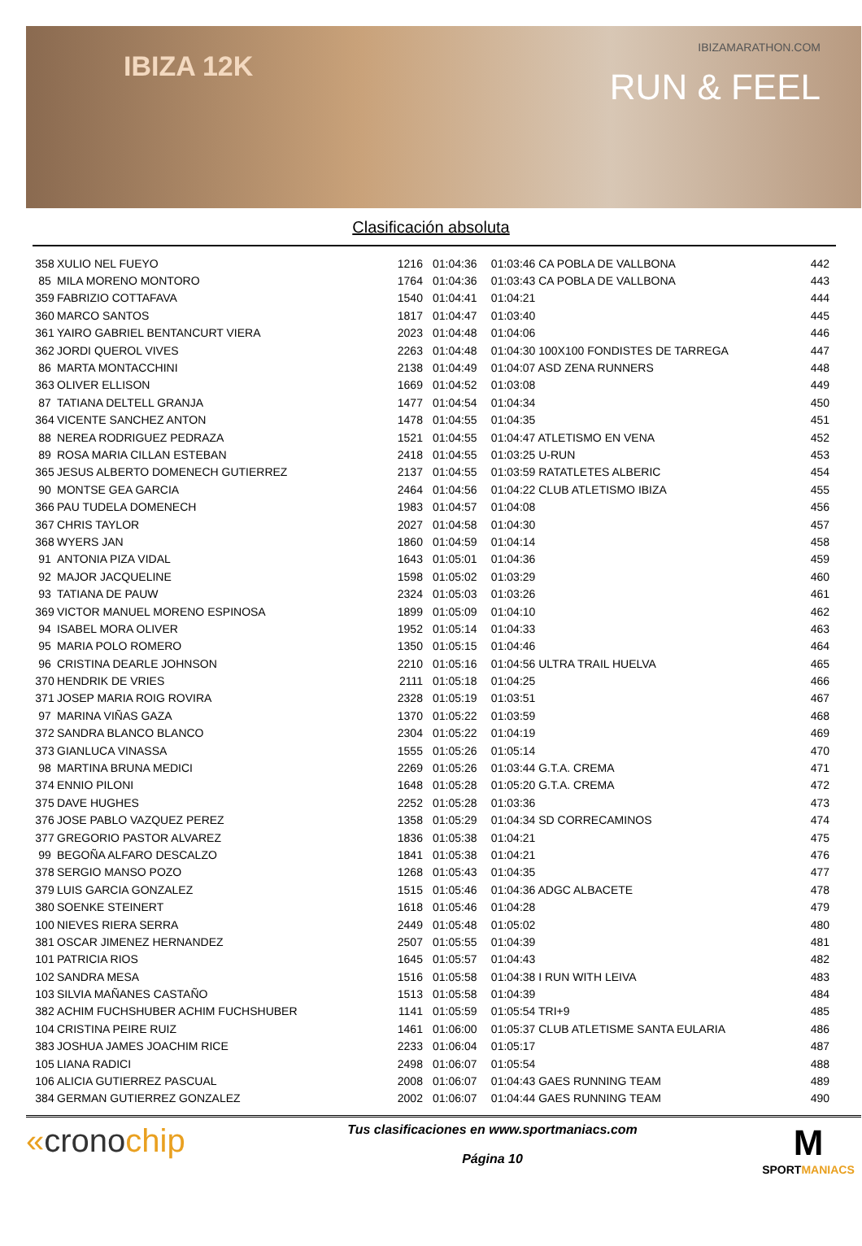IBIZA 12K
IBIZAMARATHON.COM
RUN & FEEL
Clasificación absoluta
| 358 | XULIO NEL FUEYO | 1216 | 01:04:36 | 01:03:46 CA POBLA DE VALLBONA | 442 |
| 85 | MILA MORENO MONTORO | 1764 | 01:04:36 | 01:03:43 CA POBLA DE VALLBONA | 443 |
| 359 | FABRIZIO COTTAFAVA | 1540 | 01:04:41 | 01:04:21 | 444 |
| 360 | MARCO SANTOS | 1817 | 01:04:47 | 01:03:40 | 445 |
| 361 | YAIRO GABRIEL BENTANCURT VIERA | 2023 | 01:04:48 | 01:04:06 | 446 |
| 362 | JORDI QUEROL VIVES | 2263 | 01:04:48 | 01:04:30 100X100 FONDISTES DE TARREGA | 447 |
| 86 | MARTA MONTACCHINI | 2138 | 01:04:49 | 01:04:07 ASD ZENA RUNNERS | 448 |
| 363 | OLIVER ELLISON | 1669 | 01:04:52 | 01:03:08 | 449 |
| 87 | TATIANA DELTELL GRANJA | 1477 | 01:04:54 | 01:04:34 | 450 |
| 364 | VICENTE SANCHEZ ANTON | 1478 | 01:04:55 | 01:04:35 | 451 |
| 88 | NEREA RODRIGUEZ PEDRAZA | 1521 | 01:04:55 | 01:04:47 ATLETISMO EN VENA | 452 |
| 89 | ROSA MARIA CILLAN ESTEBAN | 2418 | 01:04:55 | 01:03:25 U-RUN | 453 |
| 365 | JESUS ALBERTO DOMENECH GUTIERREZ | 2137 | 01:04:55 | 01:03:59 RATATLETES ALBERIC | 454 |
| 90 | MONTSE GEA GARCIA | 2464 | 01:04:56 | 01:04:22 CLUB ATLETISMO IBIZA | 455 |
| 366 | PAU TUDELA DOMENECH | 1983 | 01:04:57 | 01:04:08 | 456 |
| 367 | CHRIS TAYLOR | 2027 | 01:04:58 | 01:04:30 | 457 |
| 368 | WYERS JAN | 1860 | 01:04:59 | 01:04:14 | 458 |
| 91 | ANTONIA PIZA VIDAL | 1643 | 01:05:01 | 01:04:36 | 459 |
| 92 | MAJOR JACQUELINE | 1598 | 01:05:02 | 01:03:29 | 460 |
| 93 | TATIANA DE PAUW | 2324 | 01:05:03 | 01:03:26 | 461 |
| 369 | VICTOR MANUEL MORENO ESPINOSA | 1899 | 01:05:09 | 01:04:10 | 462 |
| 94 | ISABEL MORA OLIVER | 1952 | 01:05:14 | 01:04:33 | 463 |
| 95 | MARIA POLO ROMERO | 1350 | 01:05:15 | 01:04:46 | 464 |
| 96 | CRISTINA DEARLE JOHNSON | 2210 | 01:05:16 | 01:04:56 ULTRA TRAIL HUELVA | 465 |
| 370 | HENDRIK DE VRIES | 2111 | 01:05:18 | 01:04:25 | 466 |
| 371 | JOSEP MARIA ROIG ROVIRA | 2328 | 01:05:19 | 01:03:51 | 467 |
| 97 | MARINA VIÑAS GAZA | 1370 | 01:05:22 | 01:03:59 | 468 |
| 372 | SANDRA BLANCO BLANCO | 2304 | 01:05:22 | 01:04:19 | 469 |
| 373 | GIANLUCA VINASSA | 1555 | 01:05:26 | 01:05:14 | 470 |
| 98 | MARTINA BRUNA MEDICI | 2269 | 01:05:26 | 01:03:44 G.T.A. CREMA | 471 |
| 374 | ENNIO PILONI | 1648 | 01:05:28 | 01:05:20 G.T.A. CREMA | 472 |
| 375 | DAVE HUGHES | 2252 | 01:05:28 | 01:03:36 | 473 |
| 376 | JOSE PABLO VAZQUEZ PEREZ | 1358 | 01:05:29 | 01:04:34 SD CORRECAMINOS | 474 |
| 377 | GREGORIO PASTOR ALVAREZ | 1836 | 01:05:38 | 01:04:21 | 475 |
| 99 | BEGOÑA ALFARO DESCALZO | 1841 | 01:05:38 | 01:04:21 | 476 |
| 378 | SERGIO MANSO POZO | 1268 | 01:05:43 | 01:04:35 | 477 |
| 379 | LUIS GARCIA GONZALEZ | 1515 | 01:05:46 | 01:04:36 ADGC ALBACETE | 478 |
| 380 | SOENKE STEINERT | 1618 | 01:05:46 | 01:04:28 | 479 |
| 100 | NIEVES RIERA SERRA | 2449 | 01:05:48 | 01:05:02 | 480 |
| 381 | OSCAR JIMENEZ HERNANDEZ | 2507 | 01:05:55 | 01:04:39 | 481 |
| 101 | PATRICIA RIOS | 1645 | 01:05:57 | 01:04:43 | 482 |
| 102 | SANDRA MESA | 1516 | 01:05:58 | 01:04:38 I RUN WITH LEIVA | 483 |
| 103 | SILVIA MAÑANES CASTAÑO | 1513 | 01:05:58 | 01:04:39 | 484 |
| 382 | ACHIM FUCHSHUBER ACHIM FUCHSHUBER | 1141 | 01:05:59 | 01:05:54 TRI+9 | 485 |
| 104 | CRISTINA PEIRE RUIZ | 1461 | 01:06:00 | 01:05:37 CLUB ATLETISME SANTA EULARIA | 486 |
| 383 | JOSHUA JAMES JOACHIM RICE | 2233 | 01:06:04 | 01:05:17 | 487 |
| 105 | LIANA RADICI | 2498 | 01:06:07 | 01:05:54 | 488 |
| 106 | ALICIA GUTIERREZ PASCUAL | 2008 | 01:06:07 | 01:04:43 GAES RUNNING TEAM | 489 |
| 384 | GERMAN GUTIERREZ GONZALEZ | 2002 | 01:06:07 | 01:04:44 GAES RUNNING TEAM | 490 |
«cronochip
Tus clasificaciones en www.sportmaniacs.com
Página 10
M
SPORTMANIACS